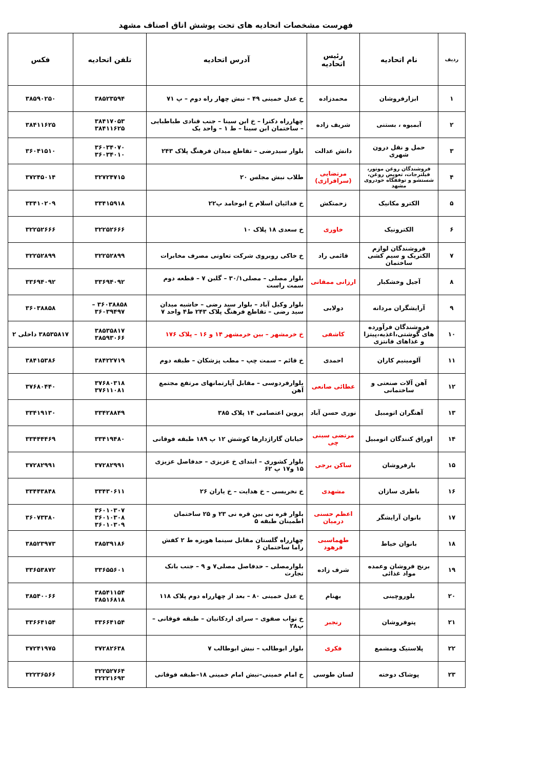فهرست مشخصات اتحادیه های تحت پوشش اتاق اصناف مشهد
| ردیف | نام اتحادیه | رئیس اتحادیه | آدرس اتحادیه | تلفن اتحادیه | فکس |
| --- | --- | --- | --- | --- | --- |
| ۱ | ابزارفروشان | محمدزاده | خ عدل خمینی ۴۹ – نبش چهار راه دوم – پ ۷۱ | ۳۸۵۲۳۵۹۴ | ۳۸۵۹۰۲۵۰ |
| ۲ | آبمیوه ، بستنی | شریف زاده | چهارراه دکترا – خ ابن سینا – جنب قنادی طباطبایی – ساختمان ابن سینا – ط ۱ – واحد یک | ۳۸۴۱۷۰۵۳ ۳۸۴۱۱۶۲۵ | ۳۸۴۱۱۶۲۵ |
| ۳ | حمل و نقل درون شهری | دانش عدالت | بلوار سیدرضی – تقاطع میدان فرهنگ پلاک ۲۴۳ | ۳۶۰۳۴۰۷۰ ۳۶۰۳۴۰۱۰ | ۳۶۰۴۱۵۱۰ |
| ۴ | فروشندگان روغن موتور، فیلترجات، تعویض روغن، شستشو و توقفگاه خودروی مشهد | مرتضایی (سرافرازی) | طلاب نبش مجلس ۲۰ | ۳۲۷۲۴۷۱۵ | ۳۷۲۴۵۰۱۴ |
| ۵ | الکترو مکانیک | زحمتکش | خ فدائیان اسلام خ ابوحامد پ۲۲ | ۳۳۴۱۵۹۱۸ | ۳۳۴۱۰۲۰۹ |
| ۶ | الکترونیک | خاوری | خ سعدی ۱۸ پلاک ۱۰ | ۳۲۲۵۲۶۶۶ | ۳۲۲۵۲۶۶۶ |
| ۷ | فروشندگان لوازم الکتریک و سیم کشی ساختمان | قائمی راد | خ خاکی روبروی شرکت تعاونی مصرف مخابرات | ۳۲۲۵۲۸۹۹ | ۳۲۲۵۲۸۹۹ |
| ۸ | آجیل وخشکبار | ارزانی ممقانی | بلوار مصلی – مصلی۳۰/۱ – گلبن ۷ – قطعه دوم سمت راست | ۳۳۶۹۴۰۹۲ | ۳۳۶۹۴۰۹۲ |
| ۹ | آرایشگران مردانه | دولابی | بلوار وکیل آباد – بلوار سید رضی – حاشیه میدان سید رضی – تقاطع فرهنگ پلاک ۲۴۳ ط۴ واحد ۷ | ۳۶۰۳۸۸۵۸ – ۳۶۰۳۹۴۹۷ | ۳۶۰۳۸۸۵۸ |
| ۱۰ | فروشندگان فرآورده های گوشتی،اغذیه،پیتزا و غذاهای فانتزی | کاشفی | خ خرمشهر – بین خرمشهر ۱۴ و ۱۶ – پلاک ۱۷۶ | ۳۸۵۳۵۸۱۷ ۳۸۵۹۳۰۶۶ | ۳۸۵۳۵۸۱۷ داخلی ۲ |
| ۱۱ | آلومینیم کاران | احمدی | خ قائم – سمت چپ – مطب پزشکان – طبقه دوم | ۳۸۴۲۲۷۱۹ | ۳۸۴۱۵۳۸۶ |
| ۱۲ | آهن آلات صنعتی و ساختمانی | عطائی صانعی | بلوارفردوسی – مقابل آپارتمانهای مرتفع مجتمع آهن | ۳۷۶۸۰۳۱۸ ۳۷۶۱۱۰۸۱ | ۳۷۶۸۰۴۴۰ |
| ۱۳ | آهنگران اتومبیل | نوری حسن آباد | پروین اعتصامی ۱۴ پلاک ۳۸۵ | ۳۳۴۲۸۸۴۹ | ۳۳۴۱۹۱۳۰ |
| ۱۴ | اوراق کنندگان اتومبیل | مرتضی سینی چی | خیابان گاراژدارها کوشش ۱۲ پ ۱۸۹ طبقه فوقانی | ۳۳۴۱۹۴۸۰ | ۳۳۴۴۴۴۶۹ |
| ۱۵ | بارفروشان | ساکن برجی | بلوار کشوری – ابتدای خ عزیزی – حدفاصل عزیزی ۱۵ و۱۷ پ ۶۲ | ۳۷۲۸۲۹۹۱ | ۳۷۲۸۲۹۹۱ |
| ۱۶ | باطری سازان | مشهدی | خ نخریسی – خ هدایت – خ یاران ۲۶ | ۳۳۴۳۰۶۱۱ | ۳۳۴۴۳۸۴۸ |
| ۱۷ | بانوان آرایشگر | اعظم حسنی درمیان | بلوار قره نی بین قره نی ۲۳ و ۲۵ ساختمان اطمینان طبقه ۵ | ۳۶۰۱۰۳۰۷ ۳۶۰۱۰۳۰۸ ۳۶۰۱۰۳۰۹ | ۳۶۰۷۳۳۸۰ |
| ۱۸ | بانوان خیاط | طهماسبی فرهود | چهارراه گلستان مقابل سینما هویزه ط ۲ کفش راما ساختمان ۶ | ۳۸۵۳۹۱۸۶ | ۳۸۵۲۳۹۷۳ |
| ۱۹ | برنج فروشان وعمده مواد غذائی | شرف زاده | بلوارمصلی – حدفاصل مصلی۷ و ۹ – جنب بانک تجارت | ۳۳۶۵۵۶۰۱ | ۳۳۶۵۳۸۷۲ |
| ۲۰ | بلوروچینی | بهنام | خ عدل خمینی ۸۰ – بعد از چهارراه دوم پلاک ۱۱۸ | ۳۸۵۴۱۱۵۴ ۳۸۵۱۶۸۱۸ | ۳۸۵۴۰۰۶۶ |
| ۲۱ | پتوفروشان | رنجبر | خ نواب صفوی – سرای اردکانیان – طبقه فوقانی – پ۲۸ | ۳۳۶۶۴۱۵۴ | ۳۳۶۶۴۱۵۴ |
| ۲۲ | پلاستیک ومشمع | فکری | بلوار ابوطالب – نبش ابوطالب ۷ | ۳۷۲۸۲۶۳۸ | ۳۷۲۴۱۹۷۵ |
| ۲۳ | پوشاک دوخته | لسان طوسی | خ امام خمینی–نبش امام خمینی ۱۸–طبقه فوقانی | ۳۲۲۵۲۷۶۴ ۳۲۲۲۱۶۹۳ | ۳۲۲۳۶۵۶۶ |